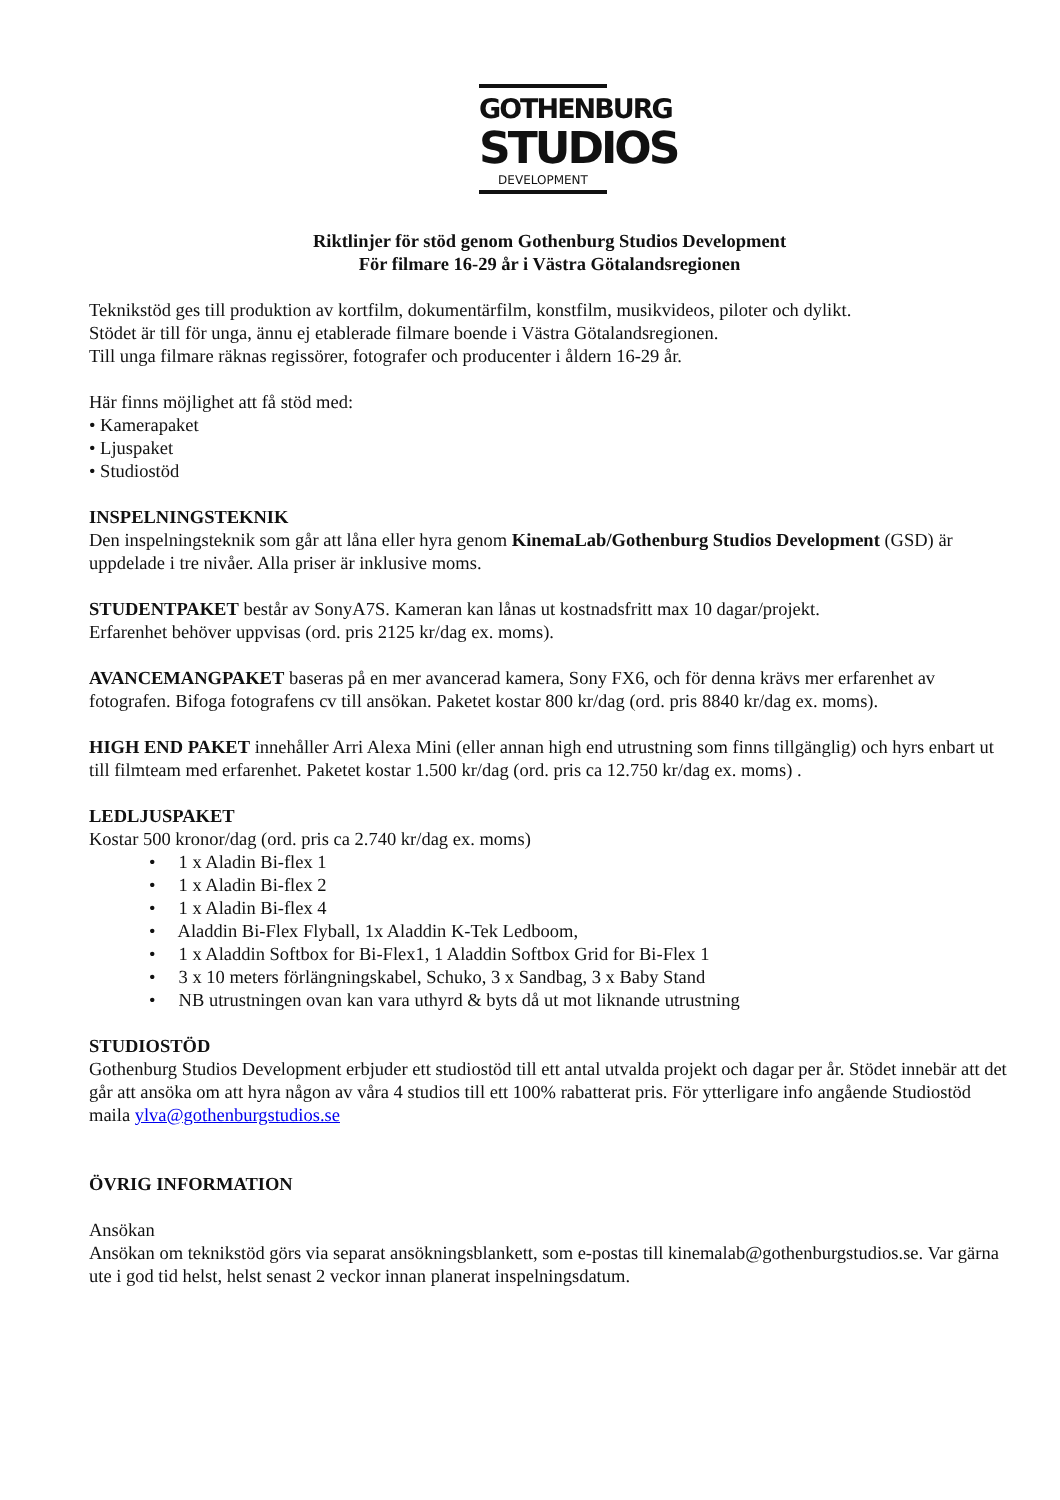GOTHENBURG
STUDIOS
DEVELOPMENT
Riktlinjer för stöd genom Gothenburg Studios Development
För filmare 16-29 år i Västra Götalandsregionen
Teknikstöd ges till produktion av kortfilm, dokumentärfilm, konstfilm, musikvideos, piloter och dylikt.
Stödet är till för unga, ännu ej etablerade filmare boende i Västra Götalandsregionen.
Till unga filmare räknas regissörer, fotografer och producenter i åldern 16-29 år.
Här finns möjlighet att få stöd med:
• Kamerapaket
• Ljuspaket
• Studiostöd
INSPELNINGSTEKNIK
Den inspelningsteknik som går att låna eller hyra genom KinemaLab/Gothenburg Studios Development (GSD) är uppdelade i tre nivåer. Alla priser är inklusive moms.
STUDENTPAKET består av SonyA7S. Kameran kan lånas ut kostnadsfritt max 10 dagar/projekt.
Erfarenhet behöver uppvisas (ord. pris 2125 kr/dag ex. moms).
AVANCEMANGPAKET baseras på en mer avancerad kamera, Sony FX6, och för denna krävs mer erfarenhet av fotografen. Bifoga fotografens cv till ansökan. Paketet kostar 800 kr/dag (ord. pris 8840 kr/dag ex. moms).
HIGH END PAKET innehåller Arri Alexa Mini (eller annan high end utrustning som finns tillgänglig) och hyrs enbart ut till filmteam med erfarenhet. Paketet kostar 1.500 kr/dag (ord. pris ca 12.750 kr/dag ex. moms) .
LEDLJUSPAKET
Kostar 500 kronor/dag (ord. pris ca 2.740 kr/dag ex. moms)
• 1 x Aladin Bi-flex 1
• 1 x Aladin Bi-flex 2
• 1 x Aladin Bi-flex 4
• Aladdin Bi-Flex Flyball, 1x Aladdin K-Tek Ledboom,
• 1 x Aladdin Softbox for Bi-Flex1, 1 Aladdin Softbox Grid for Bi-Flex 1
• 3 x 10 meters förlängningskabel, Schuko, 3 x Sandbag, 3 x Baby Stand
• NB utrustningen ovan kan vara uthyrd & byts då ut mot liknande utrustning
STUDIOSTÖD
Gothenburg Studios Development erbjuder ett studiostöd till ett antal utvalda projekt och dagar per år. Stödet innebär att det går att ansöka om att hyra någon av våra 4 studios till ett 100% rabatterat pris. För ytterligare info angående Studiostöd maila ylva@gothenburgstudios.se
ÖVRIG INFORMATION
Ansökan
Ansökan om teknikstöd görs via separat ansökningsblankett, som e-postas till kinemalab@gothenburgstudios.se. Var gärna ute i god tid helst, helst senast 2 veckor innan planerat inspelningsdatum.